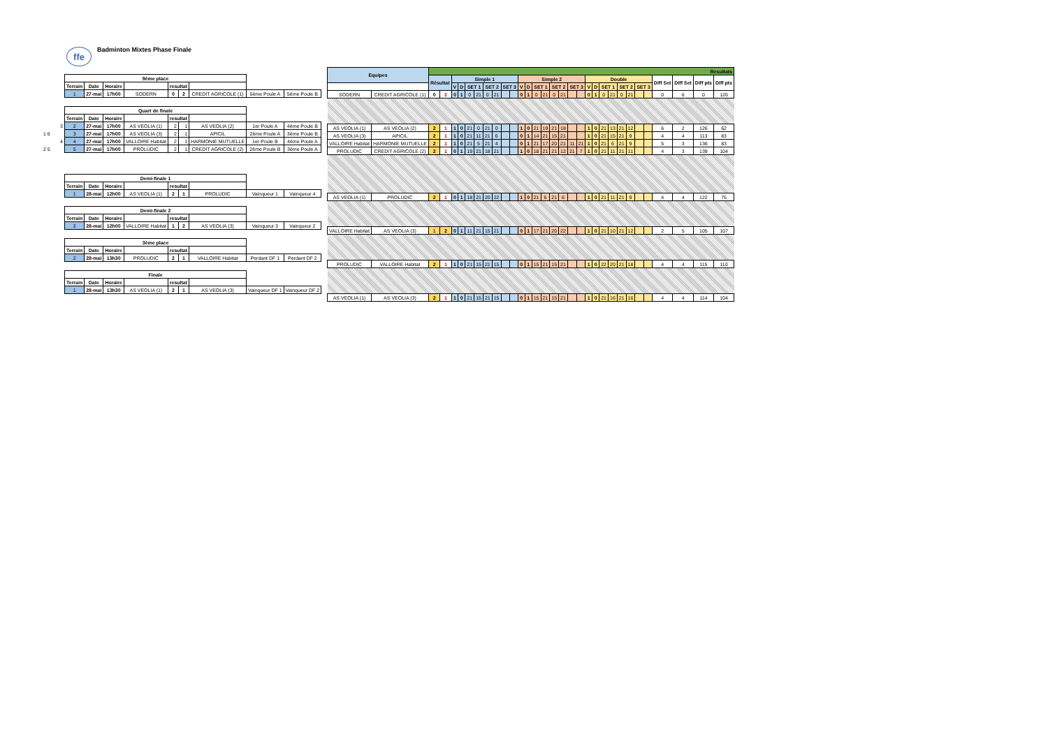ffe
Badminton Mixtes Phase Finale
| | 9ème place | | | | | | | | |
| | Terrain | Date | Horaire | | resultat | | | | |
| | 1 | 27-mai | 17h00 | SODERN | 0 | 2 | CREDIT AGRICOLE (1) | 5ème Poule A | 5ème Poule B |
| | Quart de finale | | | | | | | | |
| | Terrain | Date | Horaire | | resultat | | | | |
| 3 | 2 | 27-mai | 17h00 | AS VEOLIA (1) | 2 | 1 | AS VEOLIA (2) | 1er Poule A | 4ème Poule B |
| 1 6 | 3 | 27-mai | 17h00 | AS VEOLIA (3) | 2 | 1 | APICIL | 2ème Poule A | 3ème Poule B |
| 4 | 4 | 27-mai | 17h00 | VALLOIRE Habitat | 2 | 1 | HARMONIE MUTUELLE | 1er Poule B | 4ème Poule A |
| 2 5 | 5 | 27-mai | 17h00 | PROLUDIC | 2 | 1 | CREDIT AGRICOLE (2) | 2ème Poule B | 3ème Poule A |
| | Demi-finale 1 | | | | | | | | |
| | Terrain | Date | Horaire | | resultat | | | | |
| | 1 | 28-mai | 12h00 | AS VEOLIA (1) | 2 | 1 | PROLUDIC | Vainqueur 1 | Vainqueur 4 |
| | Demi-finale 2 | | | | | | | | |
| | Terrain | Date | Horaire | | resultat | | | | |
| | 2 | 28-mai | 12h00 | VALLOIRE Habitat | 1 | 2 | AS VEOLIA (3) | Vainqueur 3 | Vainqueur 2 |
| | 3ème place | | | | | | | | |
| | Terrain | Date | Horaire | | resultat | | | | |
| | 2 | 28-mai | 13h30 | PROLUDIC | 2 | 1 | VALLOIRE Habitat | Perdant DF 1 | Perdant DF 2 |
| | Finale | | | | | | | | |
| | Terrain | Date | Horaire | | resultat | | | | |
| | 1 | 28-mai | 13h30 | AS VEOLIA (1) | 2 | 1 | AS VEOLIA (3) | Vainqueur DF 1 | Vainqueur DF 2 |
| Equipes | | Resultats | | | | | | | | | | | | | | | | | | | | | | | | | | | | | |
| --- | --- | --- | --- | --- | --- | --- | --- | --- | --- | --- | --- | --- | --- | --- | --- | --- | --- | --- | --- | --- | --- | --- | --- | --- | --- | --- | --- | --- | --- | --- | --- |
| | | Résultat | | Simple 1 | | | | | | | | Simple 2 | | | | | | | | Double | | | | | | | | Diff Set | Diff Set | Diff pts | Diff pts |
| | | | | V | D | SET 1 | | SET 2 | | SET 3 | | V | D | SET 1 | | SET 2 | | SET 3 | | V | D | SET 1 | | SET 2 | | SET 3 | | | | | |
| SODERN | CREDIT AGRICOLE (1) | 0 | 2 | 0 | 1 | 0 | 21 | 0 | 21 | | | 0 | 1 | 0 | 21 | 0 | 21 | | | 0 | 1 | 0 | 21 | 0 | 21 | | | 0 | 6 | 0 | 126 |
| AS VEOLIA (1) | AS VEOLIA (2) | 2 | 1 | 1 | 0 | 21 | 0 | 21 | 0 | | | 1 | 0 | 21 | 19 | 21 | 18 | | | 1 | 0 | 21 | 13 | 21 | 12 | | | 6 | 2 | 126 | 62 |
| AS VEOLIA (3) | APICIL | 2 | 1 | 1 | 0 | 21 | 11 | 21 | 6 | | | 0 | 1 | 14 | 21 | 15 | 21 | | | 1 | 0 | 21 | 15 | 21 | 9 | | | 4 | 4 | 113 | 83 |
| VALLOIRE Habitat | HARMONIE MUTUELLE | 2 | 1 | 1 | 0 | 21 | 5 | 21 | 4 | | | 0 | 1 | 21 | 17 | 20 | 21 | 11 | 21 | 1 | 0 | 21 | 6 | 21 | 9 | | | 5 | 3 | 136 | 83 |
| PROLUDIC | CREDIT AGRICOLE (2) | 2 | 1 | 0 | 1 | 19 | 21 | 18 | 21 | | | 1 | 0 | 18 | 21 | 21 | 12 | 21 | 7 | 1 | 0 | 21 | 11 | 21 | 11 | | | 4 | 3 | 139 | 104 |
| AS VEOLIA (1) | PROLUDIC | 2 | 1 | 0 | 1 | 18 | 21 | 20 | 22 | | | 1 | 0 | 21 | 6 | 21 | 6 | | | 1 | 0 | 21 | 11 | 21 | 9 | | | 4 | 4 | 122 | 75 |
| VALLOIRE Habitat | AS VEOLIA (3) | 1 | 2 | 0 | 1 | 11 | 21 | 15 | 21 | | | 0 | 1 | 17 | 21 | 20 | 22 | | | 1 | 0 | 21 | 10 | 21 | 12 | | | 2 | 5 | 105 | 107 |
| PROLUDIC | VALLOIRE Habitat | 2 | 1 | 1 | 0 | 21 | 15 | 21 | 15 | | | 0 | 1 | 15 | 21 | 15 | 21 | | | 1 | 0 | 22 | 20 | 21 | 18 | | | 4 | 4 | 115 | 110 |
| AS VEOLIA (1) | AS VEOLIA (3) | 2 | 1 | 1 | 0 | 21 | 15 | 21 | 15 | | | 0 | 1 | 15 | 21 | 15 | 21 | | | 1 | 0 | 21 | 16 | 21 | 16 | | | 4 | 4 | 114 | 104 |